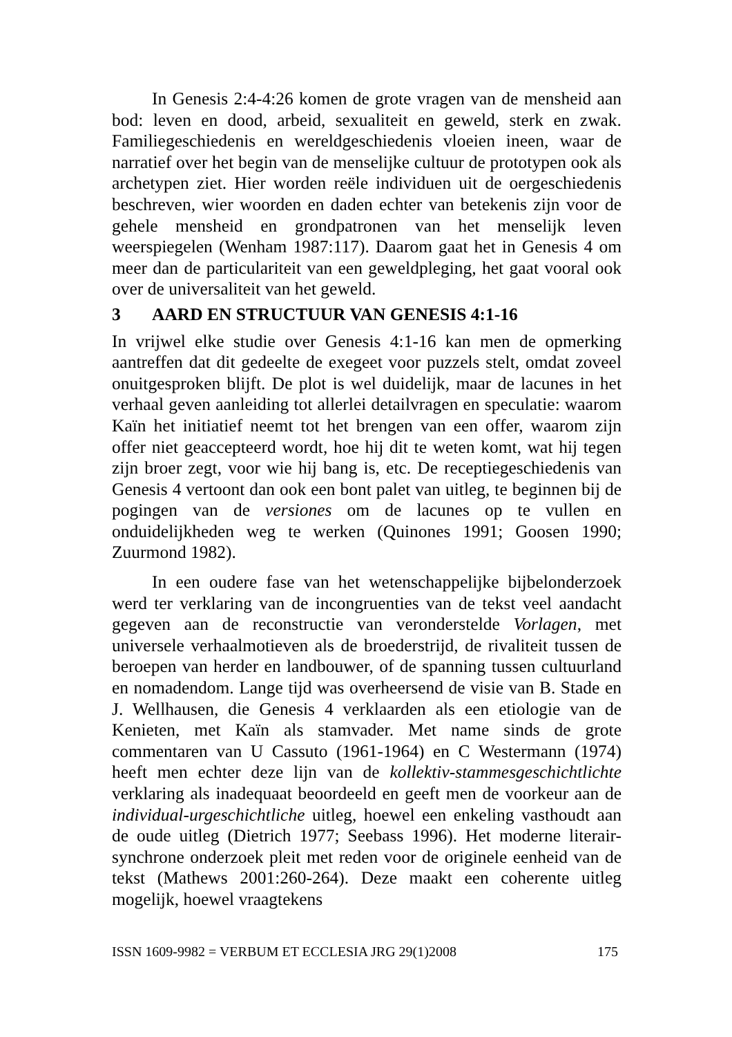In Genesis 2:4-4:26 komen de grote vragen van de mensheid aan bod: leven en dood, arbeid, sexualiteit en geweld, sterk en zwak. Familiegeschiedenis en wereldgeschiedenis vloeien ineen, waar de narratief over het begin van de menselijke cultuur de prototypen ook als archetypen ziet. Hier worden reële individuen uit de oergeschiedenis beschreven, wier woorden en daden echter van betekenis zijn voor de gehele mensheid en grondpatronen van het menselijk leven weerspiegelen (Wenham 1987:117). Daarom gaat het in Genesis 4 om meer dan de particulariteit van een geweldpleging, het gaat vooral ook over de universaliteit van het geweld.
3 AARD EN STRUCTUUR VAN GENESIS 4:1-16
In vrijwel elke studie over Genesis 4:1-16 kan men de opmerking aantreffen dat dit gedeelte de exegeet voor puzzels stelt, omdat zoveel onuitgesproken blijft. De plot is wel duidelijk, maar de lacunes in het verhaal geven aanleiding tot allerlei detailvragen en speculatie: waarom Kaïn het initiatief neemt tot het brengen van een offer, waarom zijn offer niet geaccepteerd wordt, hoe hij dit te weten komt, wat hij tegen zijn broer zegt, voor wie hij bang is, etc. De receptiegeschiedenis van Genesis 4 vertoont dan ook een bont palet van uitleg, te beginnen bij de pogingen van de versiones om de lacunes op te vullen en onduidelijkheden weg te werken (Quinones 1991; Goosen 1990; Zuurmond 1982).
In een oudere fase van het wetenschappelijke bijbelonderzoek werd ter verklaring van de incongruenties van de tekst veel aandacht gegeven aan de reconstructie van veronderstelde Vorlagen, met universele verhaalmotieven als de broederstrijd, de rivaliteit tussen de beroepen van herder en landbouwer, of de spanning tussen cultuurland en nomadendom. Lange tijd was overheersend de visie van B. Stade en J. Wellhausen, die Genesis 4 verklaarden als een etiologie van de Kenieten, met Kaïn als stamvader. Met name sinds de grote commentaren van U Cassuto (1961-1964) en C Westermann (1974) heeft men echter deze lijn van de kollektiv-stammesgeschichtlichte verklaring als inadequaat beoordeeld en geeft men de voorkeur aan de individual-urgeschichtliche uitleg, hoewel een enkeling vasthoudt aan de oude uitleg (Dietrich 1977; Seebass 1996). Het moderne literair-synchrone onderzoek pleit met reden voor de originele eenheid van de tekst (Mathews 2001:260-264). Deze maakt een coherente uitleg mogelijk, hoewel vraagtekens
ISSN 1609-9982 = VERBUM ET ECCLESIA JRG 29(1)2008 175